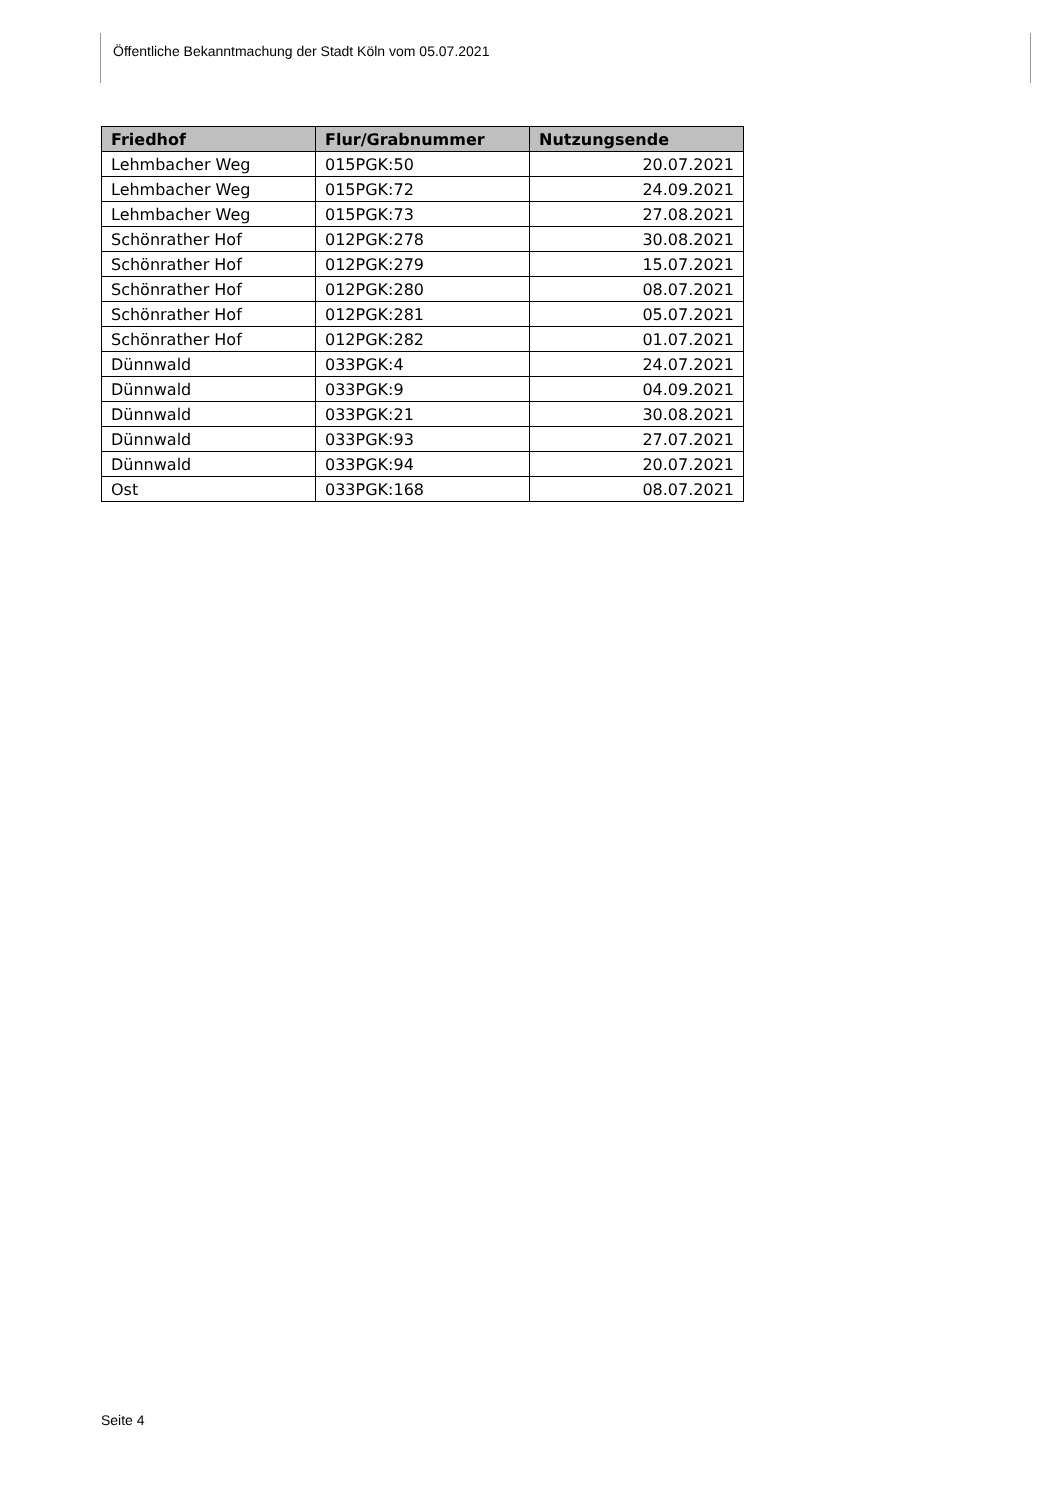Öffentliche Bekanntmachung der Stadt Köln vom 05.07.2021
| Friedhof | Flur/Grabnummer | Nutzungsende |
| --- | --- | --- |
| Lehmbacher Weg | 015PGK:50 | 20.07.2021 |
| Lehmbacher Weg | 015PGK:72 | 24.09.2021 |
| Lehmbacher Weg | 015PGK:73 | 27.08.2021 |
| Schönrather Hof | 012PGK:278 | 30.08.2021 |
| Schönrather Hof | 012PGK:279 | 15.07.2021 |
| Schönrather Hof | 012PGK:280 | 08.07.2021 |
| Schönrather Hof | 012PGK:281 | 05.07.2021 |
| Schönrather Hof | 012PGK:282 | 01.07.2021 |
| Dünnwald | 033PGK:4 | 24.07.2021 |
| Dünnwald | 033PGK:9 | 04.09.2021 |
| Dünnwald | 033PGK:21 | 30.08.2021 |
| Dünnwald | 033PGK:93 | 27.07.2021 |
| Dünnwald | 033PGK:94 | 20.07.2021 |
| Ost | 033PGK:168 | 08.07.2021 |
Seite 4